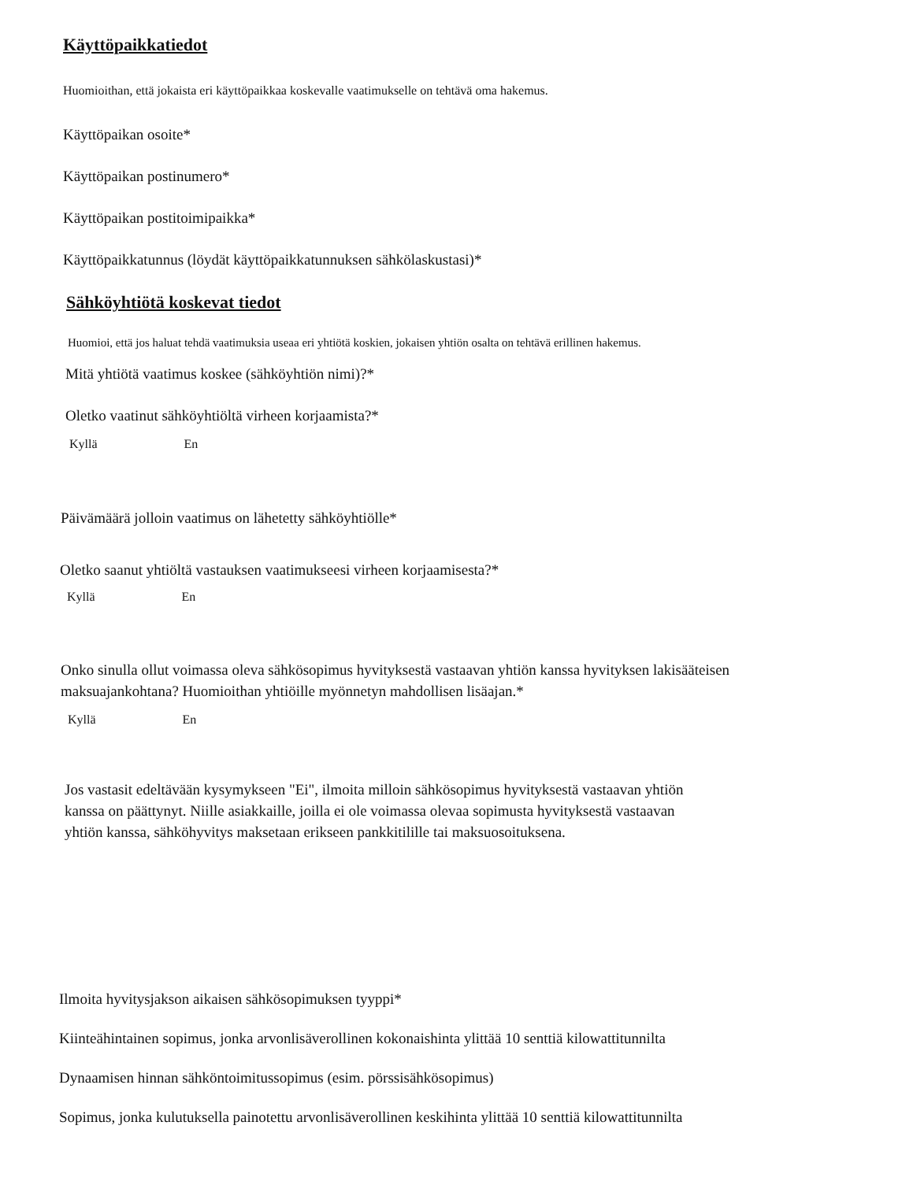Käyttöpaikkatiedot
Huomioithan, että jokaista eri käyttöpaikkaa koskevalle vaatimukselle on tehtävä oma hakemus.
Käyttöpaikan osoite*
Käyttöpaikan postinumero*
Käyttöpaikan postitoimipaikka*
Käyttöpaikkatunnus (löydät käyttöpaikkatunnuksen sähkölaskustasi)*
Sähköyhtiötä koskevat tiedot
Huomioi, että jos haluat tehdä vaatimuksia useaa eri yhtiötä koskien, jokaisen yhtiön osalta on tehtävä erillinen hakemus.
Mitä yhtiötä vaatimus koskee (sähköyhtiön nimi)?*
Oletko vaatinut sähköyhtiöltä virheen korjaamista?*
Kyllä En
Päivämäärä jolloin vaatimus on lähetetty sähköyhtiölle*
Oletko saanut yhtiöltä vastauksen vaatimukseesi virheen korjaamisesta?*
Kyllä En
Onko sinulla ollut voimassa oleva sähkösopimus hyvityksestä vastaavan yhtiön kanssa hyvityksen lakisääteisen
maksuajankohtana? Huomioithan yhtiöille myönnetyn mahdollisen lisäajan.*
Kyllä En
Jos vastasit edeltävään kysymykseen "Ei", ilmoita milloin sähkösopimus hyvityksestä vastaavan yhtiön
kanssa on päättynyt. Niille asiakkaille, joilla ei ole voimassa olevaa sopimusta hyvityksestä vastaavan
yhtiön kanssa, sähköhyvitys maksetaan erikseen pankkitilille tai maksuosoituksena.
Ilmoita hyvitysjakson aikaisen sähkösopimuksen tyyppi*
Kiinteähintainen sopimus, jonka arvonlisäverollinen kokonaishinta ylittää 10 senttiä kilowattitunnilta
Dynaamisen hinnan sähköntoimitussopimus (esim. pörssisähkösopimus)
Sopimus, jonka kulutuksella painotettu arvonlisäverollinen keskihinta ylittää 10 senttiä kilowattitunnilta